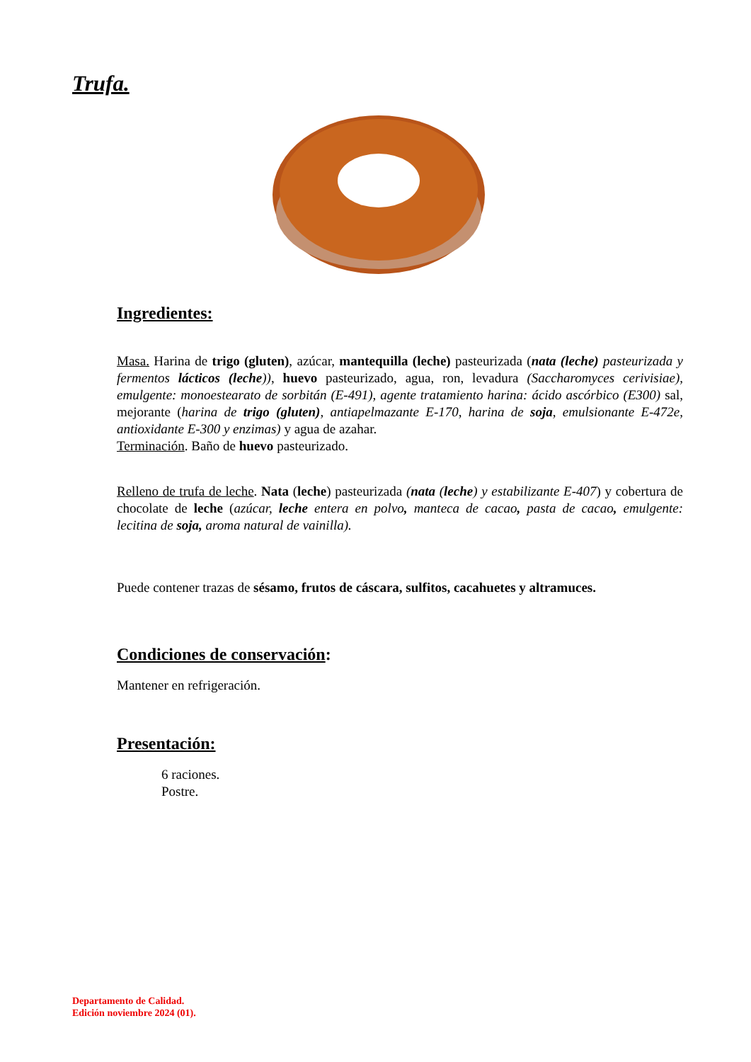Trufa.
Ingredientes:
Masa. Harina de trigo (gluten), azúcar, mantequilla (leche) pasteurizada (nata (leche) pasteurizada y fermentos lácticos (leche)), huevo pasteurizado, agua, ron, levadura (Saccharomyces cerivisiae), emulgente: monoestearato de sorbitán (E-491), agente tratamiento harina: ácido ascórbico (E300) sal, mejorante (harina de trigo (gluten), antiapelmazante E-170, harina de soja, emulsionante E-472e, antioxidante E-300 y enzimas) y agua de azahar.
Terminación. Baño de huevo pasteurizado.
Relleno de trufa de leche. Nata (leche) pasteurizada (nata (leche) y estabilizante E-407) y cobertura de chocolate de leche (azúcar, leche entera en polvo, manteca de cacao, pasta de cacao, emulgente: lecitina de soja, aroma natural de vainilla).
Puede contener trazas de sésamo, frutos de cáscara, sulfitos, cacahuetes y altramuces.
Condiciones de conservación:
Mantener en refrigeración.
Presentación:
6 raciones.
Postre.
Departamento de Calidad.
Edición noviembre 2024 (01).